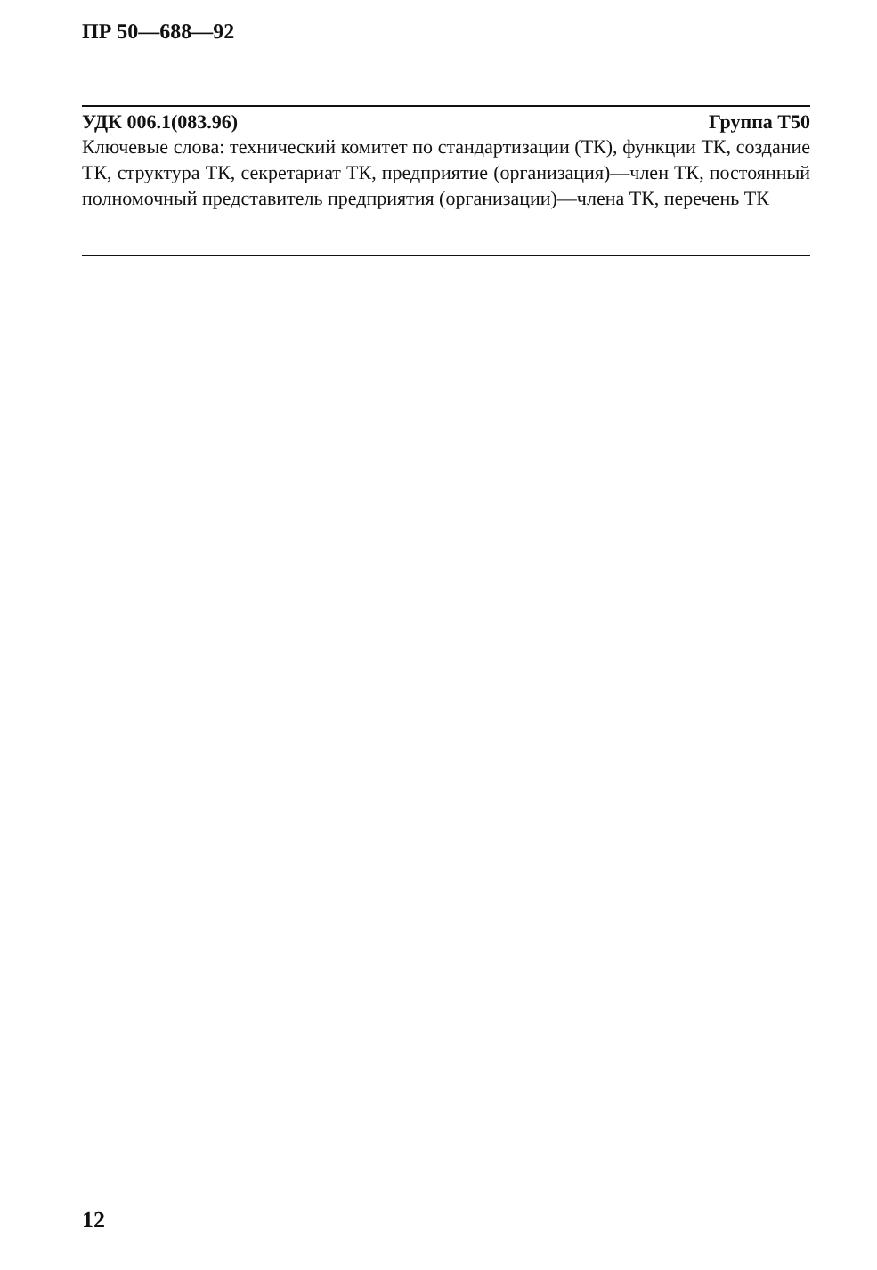ПР 50—688—92
УДК 006.1(083.96) Группа Т50
Ключевые слова: технический комитет по стандартизации (ТК), функции ТК, создание ТК, структура ТК, секретариат ТК, предприятие (организация)—член ТК, постоянный полномочный представитель предприятия (организации)—члена ТК, перечень ТК
12